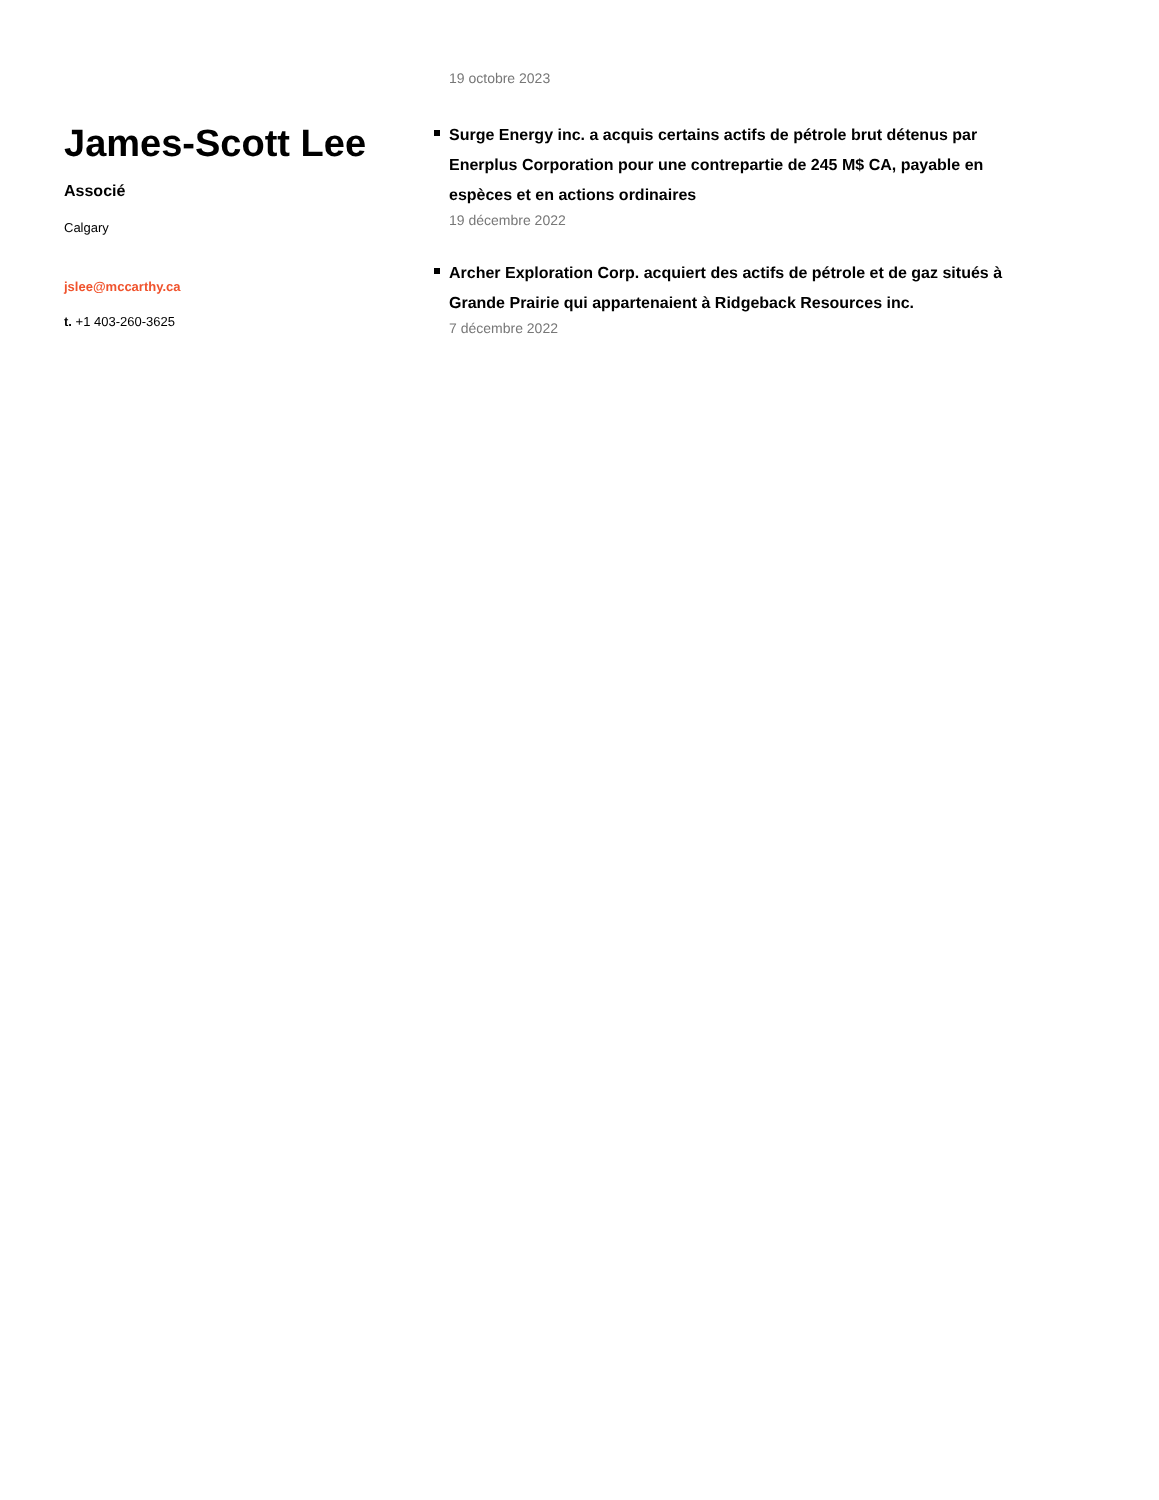James-Scott Lee
Associé
Calgary
jslee@mccarthy.ca
t. +1 403-260-3625
19 octobre 2023
Surge Energy inc. a acquis certains actifs de pétrole brut détenus par Enerplus Corporation pour une contrepartie de 245 M$ CA, payable en espèces et en actions ordinaires
19 décembre 2022
Archer Exploration Corp. acquiert des actifs de pétrole et de gaz situés à Grande Prairie qui appartenaient à Ridgeback Resources inc.
7 décembre 2022